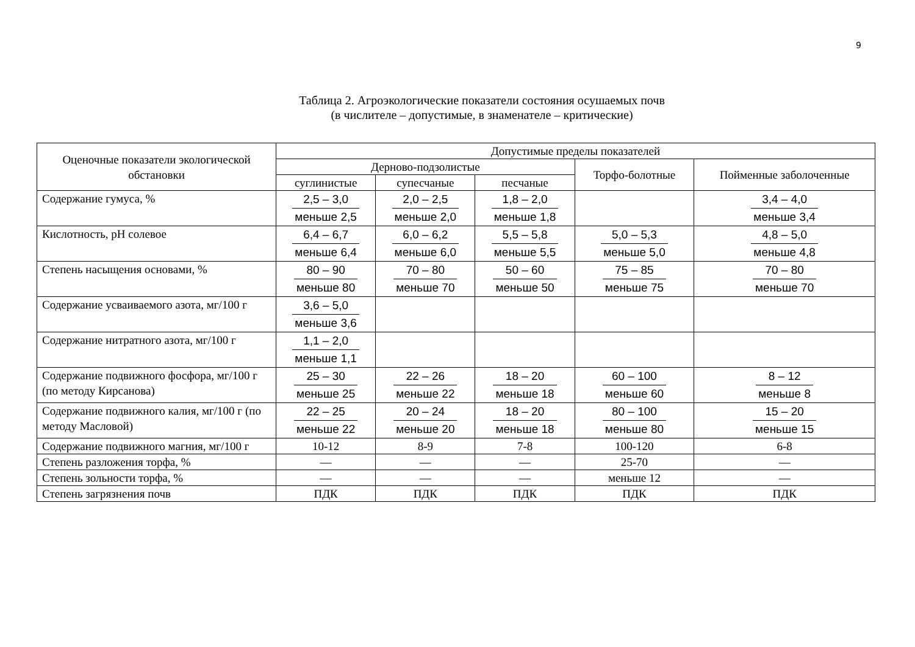9
Таблица 2. Агроэкологические показатели состояния осушаемых почв
(в числителе – допустимые, в знаменателе – критические)
| Оценочные показатели экологической обстановки | Допустимые пределы показателей | | | | |
| --- | --- | --- | --- | --- | --- |
| | Дерново-подзолистые | | | Торфо-болотные | Пойменные заболоченные |
| | суглинистые | супесчаные | песчаные | | |
| Содержание гумуса, % | 2,5 – 3,0 меньше 2,5 | 2,0 – 2,5 меньше 2,0 | 1,8 – 2,0 меньше 1,8 | | 3,4 – 4,0 меньше 3,4 |
| Кислотность, pH солевое | 6,4 – 6,7 меньше 6,4 | 6,0 – 6,2 меньше 6,0 | 5,5 – 5,8 меньше 5,5 | 5,0 – 5,3 меньше 5,0 | 4,8 – 5,0 меньше 4,8 |
| Степень насыщения основами, % | 80 – 90 меньше 80 | 70 – 80 меньше 70 | 50 – 60 меньше 50 | 75 – 85 меньше 75 | 70 – 80 меньше 70 |
| Содержание усваиваемого азота, мг/100 г | 3,6 – 5,0 меньше 3,6 | | | | |
| Содержание нитратного азота, мг/100 г | 1,1 – 2,0 меньше 1,1 | | | | |
| Содержание подвижного фосфора, мг/100 г (по методу Кирсанова) | 25 – 30 меньше 25 | 22 – 26 меньше 22 | 18 – 20 меньше 18 | 60 – 100 меньше 60 | 8 – 12 меньше 8 |
| Содержание подвижного калия, мг/100 г (по методу Масловой) | 22 – 25 меньше 22 | 20 – 24 меньше 20 | 18 – 20 меньше 18 | 80 – 100 меньше 80 | 15 – 20 меньше 15 |
| Содержание подвижного магния, мг/100 г | 10-12 | 8-9 | 7-8 | 100-120 | 6-8 |
| Степень разложения торфа, % | — | — | — | 25-70 | — |
| Степень зольности торфа, % | — | — | — | меньше 12 | — |
| Степень загрязнения почв | ПДК | ПДК | ПДК | ПДК | ПДК |